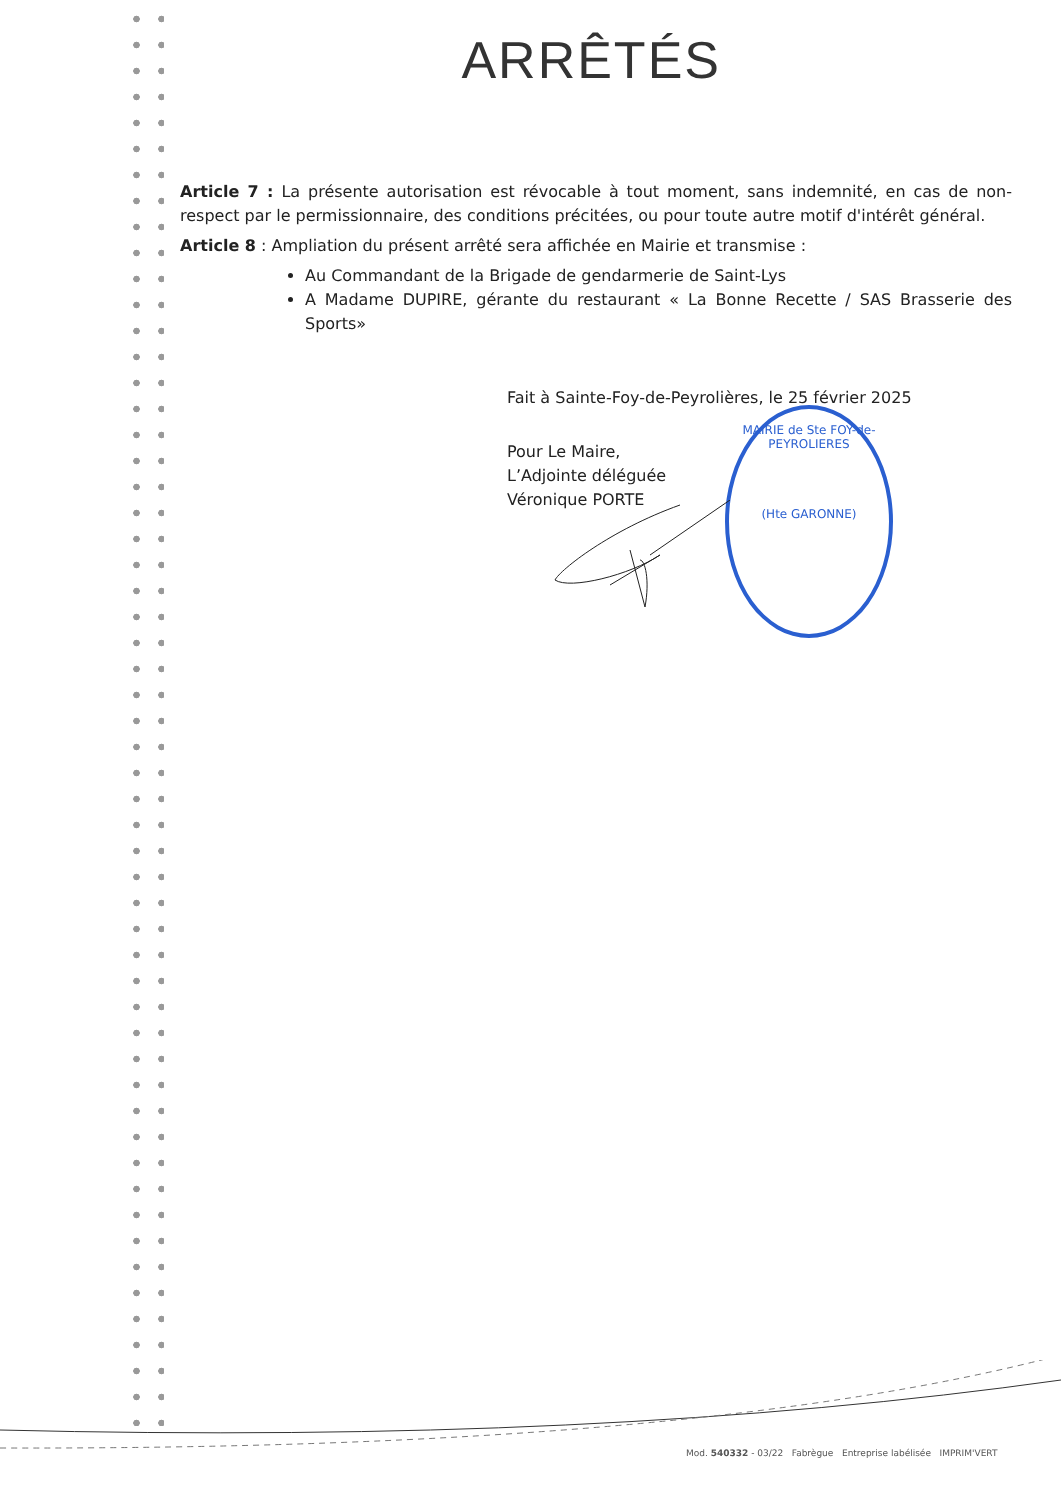ARRÊTÉS
Article 7 : La présente autorisation est révocable à tout moment, sans indemnité, en cas de non-respect par le permissionnaire, des conditions précitées, ou pour toute autre motif d'intérêt général.
Article 8 : Ampliation du présent arrêté sera affichée en Mairie et transmise :
Au Commandant de la Brigade de gendarmerie de Saint-Lys
A Madame DUPIRE, gérante du restaurant « La Bonne Recette / SAS Brasserie des Sports»
Fait à Sainte-Foy-de-Peyrolières, le 25 février 2025
Pour Le Maire,
L’Adjointe déléguée
Véronique PORTE
MAIRIE de Ste FOY-de-PEYROLIERES
(Hte GARONNE)
Mod. 540332 - 03/22 Fabrègue Entreprise labélisée IMPRIM'VERT